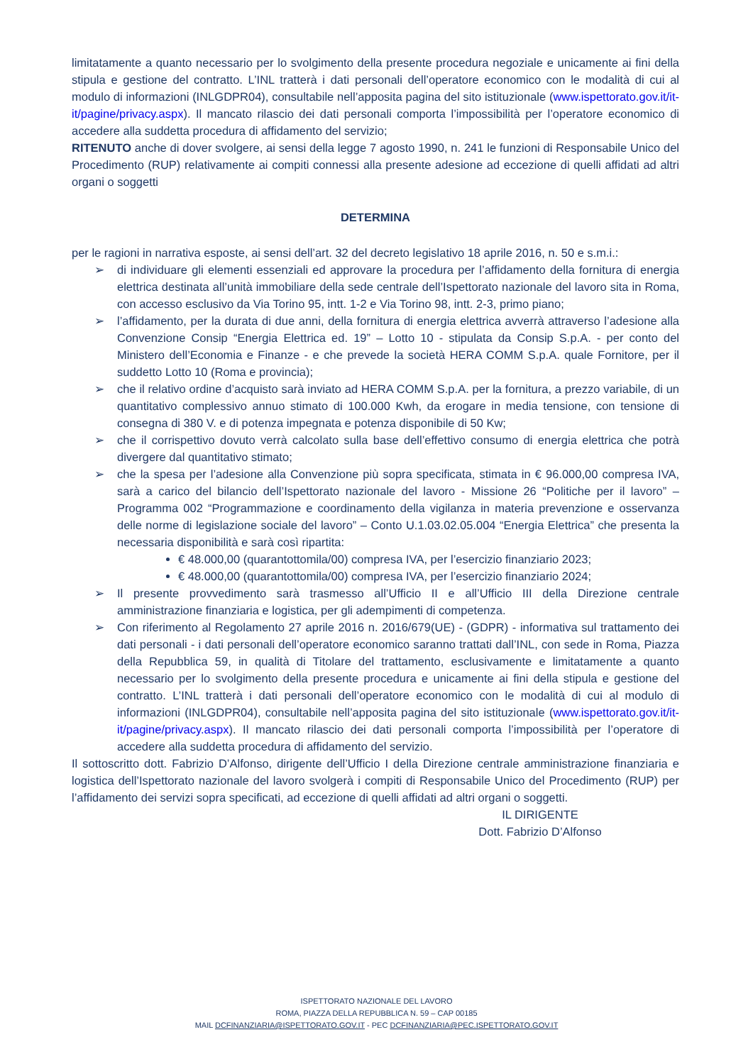limitatamente a quanto necessario per lo svolgimento della presente procedura negoziale e unicamente ai fini della stipula e gestione del contratto. L’INL tratterà i dati personali dell’operatore economico con le modalità di cui al modulo di informazioni (INLGDPR04), consultabile nell’apposita pagina del sito istituzionale (www.ispettorato.gov.it/it-it/pagine/privacy.aspx). Il mancato rilascio dei dati personali comporta l’impossibilità per l’operatore economico di accedere alla suddetta procedura di affidamento del servizio;
RITENUTO anche di dover svolgere, ai sensi della legge 7 agosto 1990, n. 241 le funzioni di Responsabile Unico del Procedimento (RUP) relativamente ai compiti connessi alla presente adesione ad eccezione di quelli affidati ad altri organi o soggetti
DETERMINA
per le ragioni in narrativa esposte, ai sensi dell’art. 32 del decreto legislativo 18 aprile 2016, n. 50 e s.m.i.:
➢ di individuare gli elementi essenziali ed approvare la procedura per l’affidamento della fornitura di energia elettrica destinata all’unità immobiliare della sede centrale dell’Ispettorato nazionale del lavoro sita in Roma, con accesso esclusivo da Via Torino 95, intt. 1-2 e Via Torino 98, intt. 2-3, primo piano;
➢ l’affidamento, per la durata di due anni, della fornitura di energia elettrica avverrà attraverso l’adesione alla Convenzione Consip “Energia Elettrica ed. 19” – Lotto 10 - stipulata da Consip S.p.A. - per conto del Ministero dell’Economia e Finanze - e che prevede la società HERA COMM S.p.A. quale Fornitore, per il suddetto Lotto 10 (Roma e provincia);
➢ che il relativo ordine d’acquisto sarà inviato ad HERA COMM S.p.A. per la fornitura, a prezzo variabile, di un quantitativo complessivo annuo stimato di 100.000 Kwh, da erogare in media tensione, con tensione di consegna di 380 V. e di potenza impegnata e potenza disponibile di 50 Kw;
➢ che il corrispettivo dovuto verrà calcolato sulla base dell’effettivo consumo di energia elettrica che potrà divergere dal quantitativo stimato;
➢ che la spesa per l’adesione alla Convenzione più sopra specificata, stimata in € 96.000,00 compresa IVA, sarà a carico del bilancio dell’Ispettorato nazionale del lavoro - Missione 26 “Politiche per il lavoro” – Programma 002 “Programmazione e coordinamento della vigilanza in materia prevenzione e osservanza delle norme di legislazione sociale del lavoro” – Conto U.1.03.02.05.004 “Energia Elettrica” che presenta la necessaria disponibilità e sarà così ripartita:
€ 48.000,00 (quarantottomila/00) compresa IVA, per l’esercizio finanziario 2023;
€ 48.000,00 (quarantottomila/00) compresa IVA, per l’esercizio finanziario 2024;
➢ Il presente provvedimento sarà trasmesso all’Ufficio II e all’Ufficio III della Direzione centrale amministrazione finanziaria e logistica, per gli adempimenti di competenza.
➢ Con riferimento al Regolamento 27 aprile 2016 n. 2016/679(UE) - (GDPR) - informativa sul trattamento dei dati personali - i dati personali dell’operatore economico saranno trattati dall’INL, con sede in Roma, Piazza della Repubblica 59, in qualità di Titolare del trattamento, esclusivamente e limitatamente a quanto necessario per lo svolgimento della presente procedura e unicamente ai fini della stipula e gestione del contratto. L’INL tratterà i dati personali dell’operatore economico con le modalità di cui al modulo di informazioni (INLGDPR04), consultabile nell’apposita pagina del sito istituzionale (www.ispettorato.gov.it/it-it/pagine/privacy.aspx). Il mancato rilascio dei dati personali comporta l’impossibilità per l’operatore di accedere alla suddetta procedura di affidamento del servizio.
Il sottoscritto dott. Fabrizio D’Alfonso, dirigente dell’Ufficio I della Direzione centrale amministrazione finanziaria e logistica dell’Ispettorato nazionale del lavoro svolgerà i compiti di Responsabile Unico del Procedimento (RUP) per l’affidamento dei servizi sopra specificati, ad eccezione di quelli affidati ad altri organi o soggetti.
IL DIRIGENTE
Dott. Fabrizio D’Alfonso
ISPETTORATO NAZIONALE DEL LAVORO
ROMA, PIAZZA DELLA REPUBBLICA N. 59 – CAP 00185
MAIL DCFINANZIARIA@ISPETTORATO.GOV.IT - PEC DCFINANZIARIA@PEC.ISPETTORATO.GOV.IT